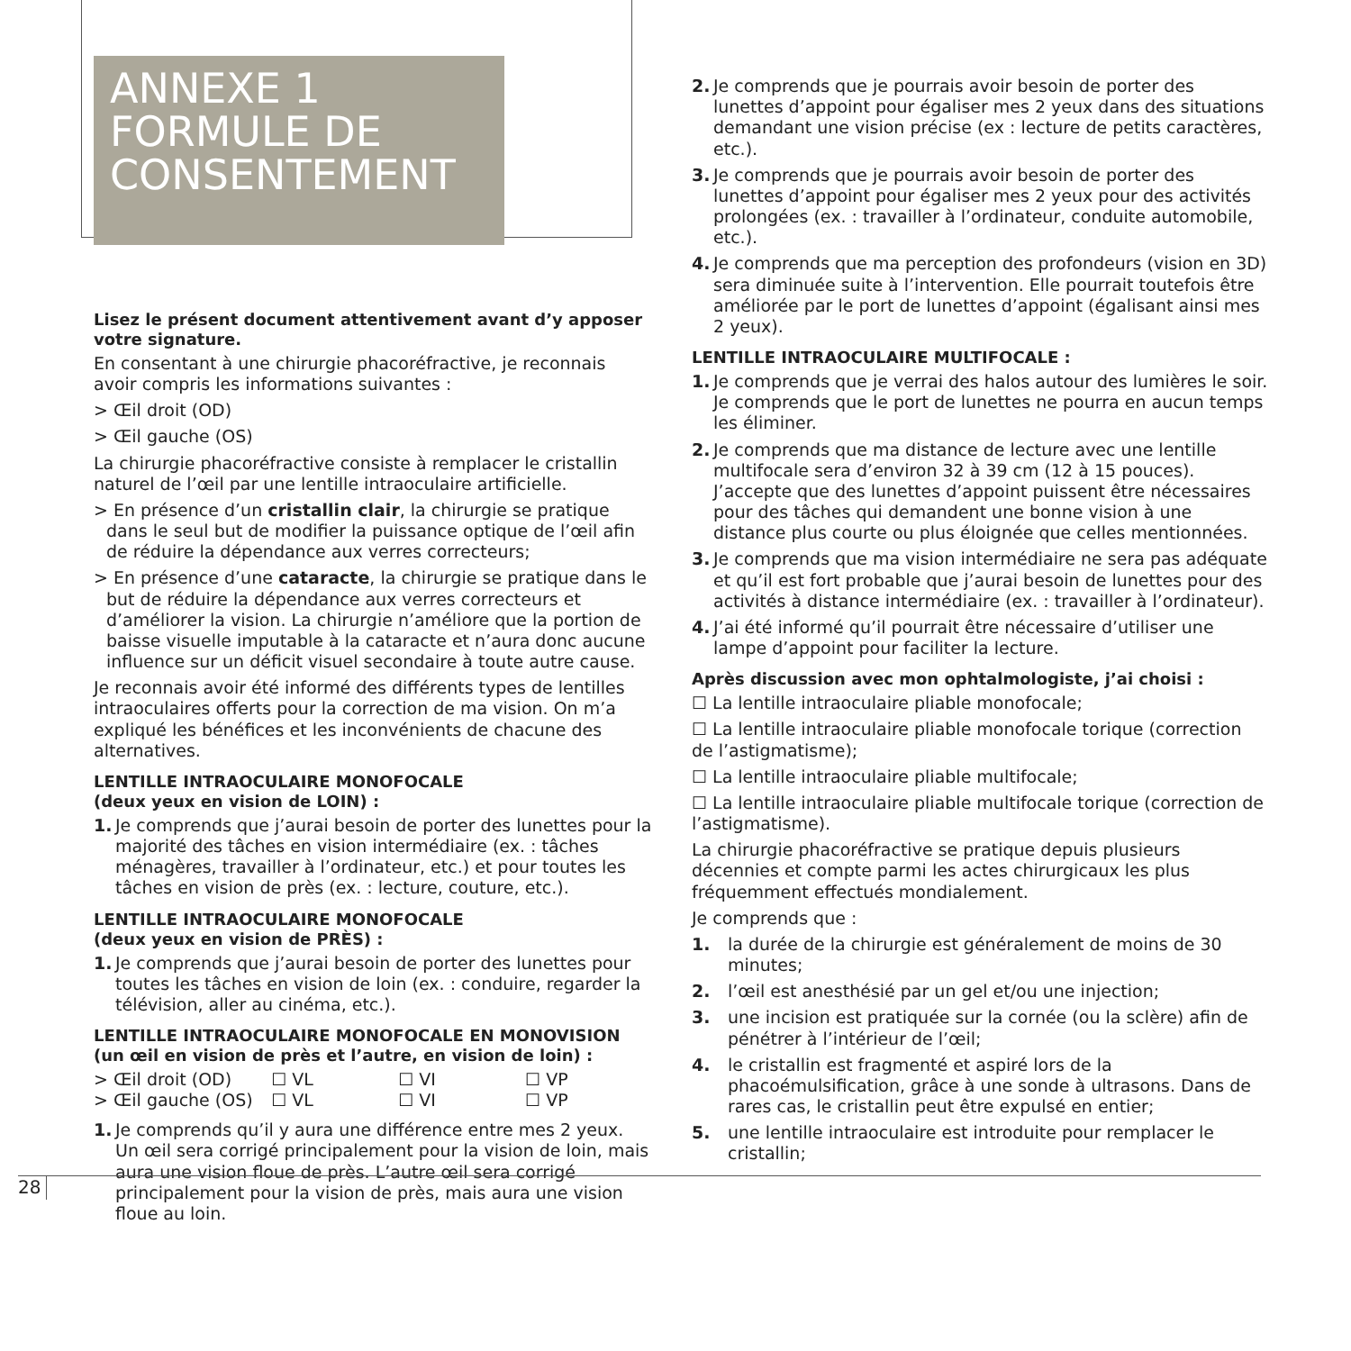ANNEXE 1
FORMULE DE
CONSENTEMENT
Lisez le présent document attentivement avant d’y apposer votre signature.
En consentant à une chirurgie phacoréfractive, je reconnais avoir compris les informations suivantes :
> Œil droit (OD)
> Œil gauche (OS)
La chirurgie phacoréfractive consiste à remplacer le cristallin naturel de l’œil par une lentille intraoculaire artificielle.
> En présence d’un cristallin clair, la chirurgie se pratique dans le seul but de modifier la puissance optique de l’œil afin de réduire la dépendance aux verres correcteurs;
> En présence d’une cataracte, la chirurgie se pratique dans le but de réduire la dépendance aux verres correcteurs et d’améliorer la vision. La chirurgie n’améliore que la portion de baisse visuelle imputable à la cataracte et n’aura donc aucune influence sur un déficit visuel secondaire à toute autre cause.
Je reconnais avoir été informé des différents types de lentilles intraoculaires offerts pour la correction de ma vision. On m’a expliqué les bénéfices et les inconvénients de chacune des alternatives.
LENTILLE INTRAOCULAIRE MONOFOCALE
(deux yeux en vision de LOIN) :
1. Je comprends que j’aurai besoin de porter des lunettes pour la majorité des tâches en vision intermédiaire (ex. : tâches ménagères, travailler à l’ordinateur, etc.) et pour toutes les tâches en vision de près (ex. : lecture, couture, etc.).
LENTILLE INTRAOCULAIRE MONOFOCALE
(deux yeux en vision de PRÈS) :
1. Je comprends que j’aurai besoin de porter des lunettes pour toutes les tâches en vision de loin (ex. : conduire, regarder la télévision, aller au cinéma, etc.).
LENTILLE INTRAOCULAIRE MONOFOCALE EN MONOVISION
(un œil en vision de près et l’autre, en vision de loin) :
> Œil droit (OD) ☐ VL ☐ VI ☐ VP
> Œil gauche (OS) ☐ VL ☐ VI ☐ VP
1. Je comprends qu’il y aura une différence entre mes 2 yeux. Un œil sera corrigé principalement pour la vision de loin, mais aura une vision floue de près. L’autre œil sera corrigé principalement pour la vision de près, mais aura une vision floue au loin.
2. Je comprends que je pourrais avoir besoin de porter des lunettes d’appoint pour égaliser mes 2 yeux dans des situations demandant une vision précise (ex : lecture de petits caractères, etc.).
3. Je comprends que je pourrais avoir besoin de porter des lunettes d’appoint pour égaliser mes 2 yeux pour des activités prolongées (ex. : travailler à l’ordinateur, conduite automobile, etc.).
4. Je comprends que ma perception des profondeurs (vision en 3D) sera diminuée suite à l’intervention. Elle pourrait toutefois être améliorée par le port de lunettes d’appoint (égalisant ainsi mes 2 yeux).
LENTILLE INTRAOCULAIRE MULTIFOCALE :
1. Je comprends que je verrai des halos autour des lumières le soir. Je comprends que le port de lunettes ne pourra en aucun temps les éliminer.
2. Je comprends que ma distance de lecture avec une lentille multifocale sera d’environ 32 à 39 cm (12 à 15 pouces). J’accepte que des lunettes d’appoint puissent être nécessaires pour des tâches qui demandent une bonne vision à une distance plus courte ou plus éloignée que celles mentionnées.
3. Je comprends que ma vision intermédiaire ne sera pas adéquate et qu’il est fort probable que j’aurai besoin de lunettes pour des activités à distance intermédiaire (ex. : travailler à l’ordinateur).
4. J’ai été informé qu’il pourrait être nécessaire d’utiliser une lampe d’appoint pour faciliter la lecture.
Après discussion avec mon ophtalmologiste, j’ai choisi :
☐ La lentille intraoculaire pliable monofocale;
☐ La lentille intraoculaire pliable monofocale torique (correction de l’astigmatisme);
☐ La lentille intraoculaire pliable multifocale;
☐ La lentille intraoculaire pliable multifocale torique (correction de l’astigmatisme).
La chirurgie phacoréfractive se pratique depuis plusieurs décennies et compte parmi les actes chirurgicaux les plus fréquemment effectués mondialement.
Je comprends que :
1. la durée de la chirurgie est généralement de moins de 30 minutes;
2. l’œil est anesthésié par un gel et/ou une injection;
3. une incision est pratiquée sur la cornée (ou la sclère) afin de pénétrer à l’intérieur de l’œil;
4. le cristallin est fragmenté et aspiré lors de la phacoémulsification, grâce à une sonde à ultrasons. Dans de rares cas, le cristallin peut être expulsé en entier;
5. une lentille intraoculaire est introduite pour remplacer le cristallin;
28